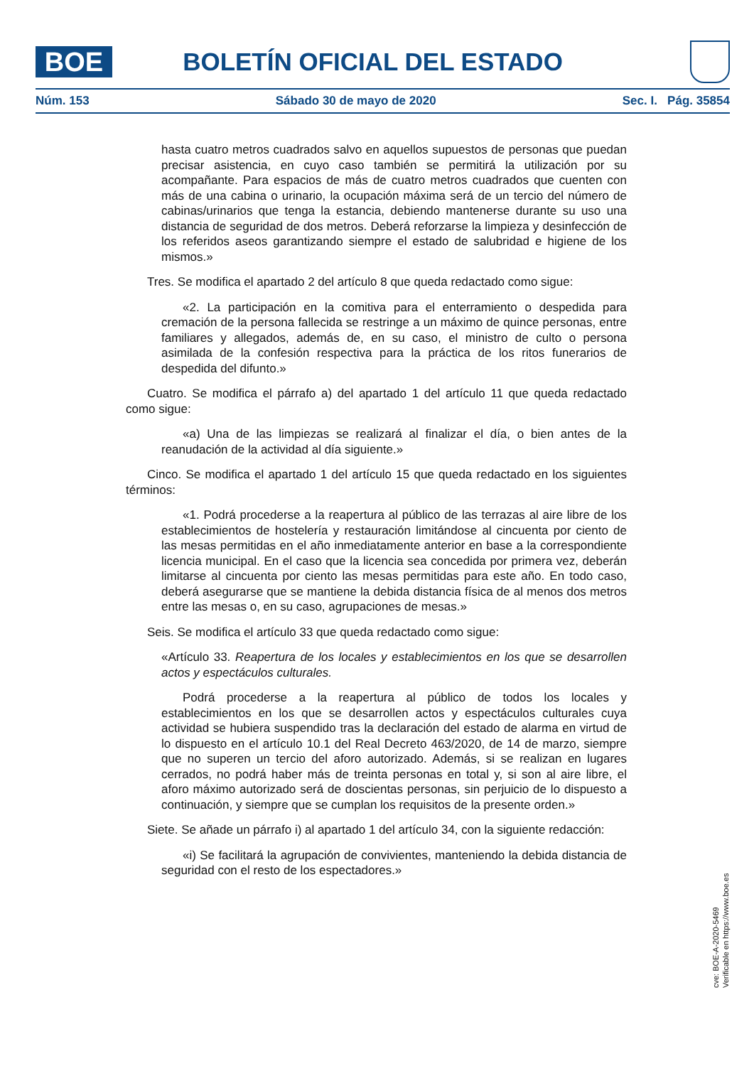BOE
BOLETÍN OFICIAL DEL ESTADO
Núm. 153 Sábado 30 de mayo de 2020 Sec. I. Pág. 35854
hasta cuatro metros cuadrados salvo en aquellos supuestos de personas que puedan precisar asistencia, en cuyo caso también se permitirá la utilización por su acompañante. Para espacios de más de cuatro metros cuadrados que cuenten con más de una cabina o urinario, la ocupación máxima será de un tercio del número de cabinas/urinarios que tenga la estancia, debiendo mantenerse durante su uso una distancia de seguridad de dos metros. Deberá reforzarse la limpieza y desinfección de los referidos aseos garantizando siempre el estado de salubridad e higiene de los mismos.»
Tres. Se modifica el apartado 2 del artículo 8 que queda redactado como sigue:
«2. La participación en la comitiva para el enterramiento o despedida para cremación de la persona fallecida se restringe a un máximo de quince personas, entre familiares y allegados, además de, en su caso, el ministro de culto o persona asimilada de la confesión respectiva para la práctica de los ritos funerarios de despedida del difunto.»
Cuatro. Se modifica el párrafo a) del apartado 1 del artículo 11 que queda redactado como sigue:
«a) Una de las limpiezas se realizará al finalizar el día, o bien antes de la reanudación de la actividad al día siguiente.»
Cinco. Se modifica el apartado 1 del artículo 15 que queda redactado en los siguientes términos:
«1. Podrá procederse a la reapertura al público de las terrazas al aire libre de los establecimientos de hostelería y restauración limitándose al cincuenta por ciento de las mesas permitidas en el año inmediatamente anterior en base a la correspondiente licencia municipal. En el caso que la licencia sea concedida por primera vez, deberán limitarse al cincuenta por ciento las mesas permitidas para este año. En todo caso, deberá asegurarse que se mantiene la debida distancia física de al menos dos metros entre las mesas o, en su caso, agrupaciones de mesas.»
Seis. Se modifica el artículo 33 que queda redactado como sigue:
«Artículo 33. Reapertura de los locales y establecimientos en los que se desarrollen actos y espectáculos culturales.
Podrá procederse a la reapertura al público de todos los locales y establecimientos en los que se desarrollen actos y espectáculos culturales cuya actividad se hubiera suspendido tras la declaración del estado de alarma en virtud de lo dispuesto en el artículo 10.1 del Real Decreto 463/2020, de 14 de marzo, siempre que no superen un tercio del aforo autorizado. Además, si se realizan en lugares cerrados, no podrá haber más de treinta personas en total y, si son al aire libre, el aforo máximo autorizado será de doscientas personas, sin perjuicio de lo dispuesto a continuación, y siempre que se cumplan los requisitos de la presente orden.»
Siete. Se añade un párrafo i) al apartado 1 del artículo 34, con la siguiente redacción:
«i) Se facilitará la agrupación de convivientes, manteniendo la debida distancia de seguridad con el resto de los espectadores.»
cve: BOE-A-2020-5469
Verificable en https://www.boe.es